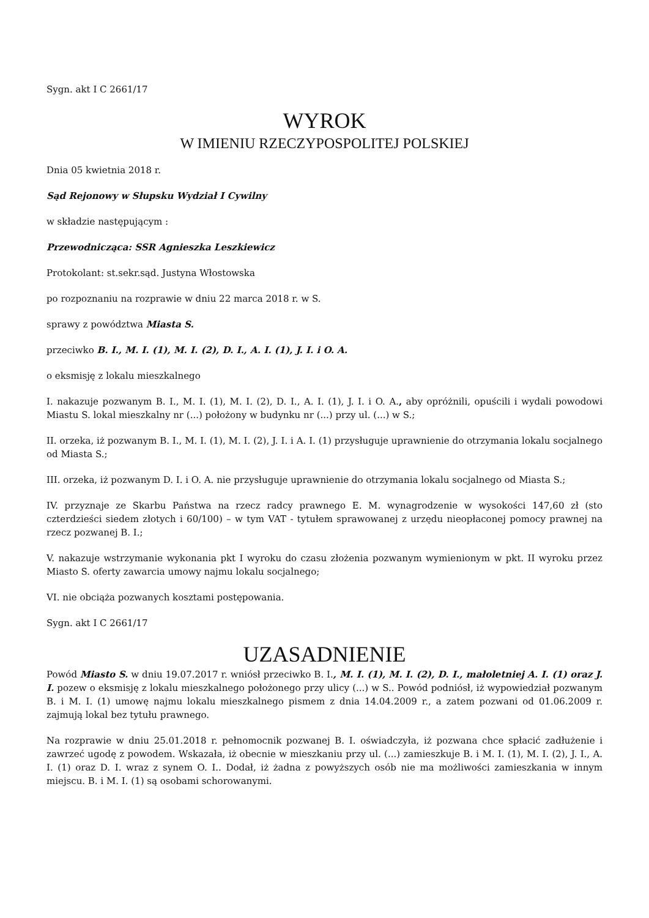Sygn. akt I C 2661/17
WYROK
W IMIENIU RZECZYPOSPOLITEJ POLSKIEJ
Dnia 05 kwietnia 2018 r.
Sąd Rejonowy w Słupsku Wydział I Cywilny
w składzie następującym :
Przewodnicząca: SSR Agnieszka Leszkiewicz
Protokolant: st.sekr.sąd. Justyna Włostowska
po rozpoznaniu na rozprawie w dniu 22 marca 2018 r. w S.
sprawy z powództwa Miasta S.
przeciwko B. I., M. I. (1), M. I. (2), D. I., A. I. (1), J. I. i O. A.
o eksmisję z lokalu mieszkalnego
I. nakazuje pozwanym B. I., M. I. (1), M. I. (2), D. I., A. I. (1), J. I. i O. A., aby opróżnili, opuścili i wydali powodowi Miastu S. lokal mieszkalny nr (...) położony w budynku nr (...) przy ul. (...) w S.;
II. orzeka, iż pozwanym B. I., M. I. (1), M. I. (2), J. I. i A. I. (1) przysługuje uprawnienie do otrzymania lokalu socjalnego od Miasta S.;
III. orzeka, iż pozwanym D. I. i O. A. nie przysługuje uprawnienie do otrzymania lokalu socjalnego od Miasta S.;
IV. przyznaje ze Skarbu Państwa na rzecz radcy prawnego E. M. wynagrodzenie w wysokości 147,60 zł (sto czterdzieści siedem złotych i 60/100) – w tym VAT - tytułem sprawowanej z urzędu nieopłaconej pomocy prawnej na rzecz pozwanej B. I.;
V. nakazuje wstrzymanie wykonania pkt I wyroku do czasu złożenia pozwanym wymienionym w pkt. II wyroku przez Miasto S. oferty zawarcia umowy najmu lokalu socjalnego;
VI. nie obciąża pozwanych kosztami postępowania.
Sygn. akt I C 2661/17
UZASADNIENIE
Powód Miasto S. w dniu 19.07.2017 r. wniósł przeciwko B. I., M. I. (1), M. I. (2), D. I., małoletniej A. I. (1) oraz J. I. pozew o eksmisję z lokalu mieszkalnego położonego przy ulicy (...) w S.. Powód podniósł, iż wypowiedział pozwanym B. i M. I. (1) umowę najmu lokalu mieszkalnego pismem z dnia 14.04.2009 r., a zatem pozwani od 01.06.2009 r. zajmują lokal bez tytułu prawnego.
Na rozprawie w dniu 25.01.2018 r. pełnomocnik pozwanej B. I. oświadczyła, iż pozwana chce spłacić zadłużenie i zawrzeć ugodę z powodem. Wskazała, iż obecnie w mieszkaniu przy ul. (...) zamieszkuje B. i M. I. (1), M. I. (2), J. I., A. I. (1) oraz D. I. wraz z synem O. I.. Dodał, iż żadna z powyższych osób nie ma możliwości zamieszkania w innym miejscu. B. i M. I. (1) są osobami schorowanymi.